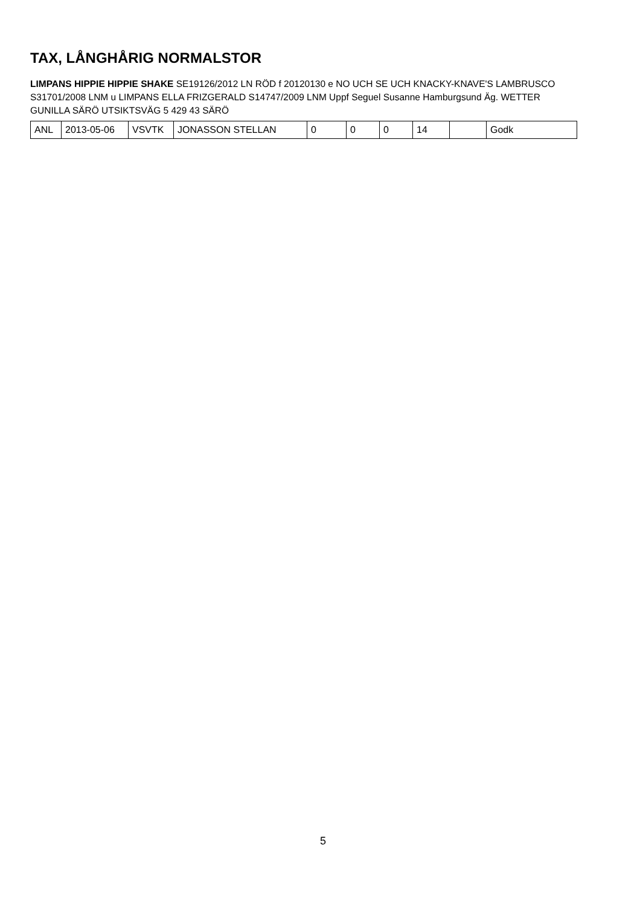TAX, LÅNGHÅRIG NORMALSTOR
LIMPANS HIPPIE HIPPIE SHAKE SE19126/2012 LN RÖD f 20120130 e NO UCH SE UCH KNACKY-KNAVE'S LAMBRUSCO S31701/2008 LNM u LIMPANS ELLA FRIZGERALD S14747/2009 LNM Uppf Seguel Susanne Hamburgsund Äg. WETTER GUNILLA SÄRÖ UTSIKTSVÄG 5 429 43 SÄRÖ
| ANL | 2013-05-06 | VSVTK | JONASSON STELLAN | 0 | 0 | 0 | 14 | | Godk |
5